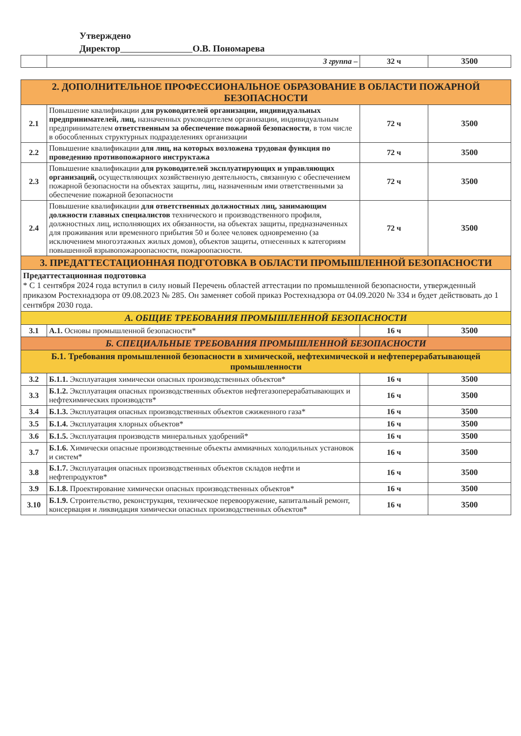Утверждено
Директор О.В. Пономарева
| | 3 группа – | 32 ч | 3500 |
| 2. ДОПОЛНИТЕЛЬНОЕ ПРОФЕССИОНАЛЬНОЕ ОБРАЗОВАНИЕ В ОБЛАСТИ ПОЖАРНОЙ БЕЗОПАСНОСТИ | | | |
| 2.1 | Повышение квалификации для руководителей организации, индивидуальных предпринимателей, лиц, назначенных руководителем организации, индивидуальным предпринимателем ответственным за обеспечение пожарной безопасности , в том числе в обособленных структурных подразделениях организации | 72 ч | 3500 |
| 2.2 | Повышение квалификации для лиц, на которых возложена трудовая функция по проведению противопожарного инструктажа | 72 ч | 3500 |
| 2.3 | Повышение квалификации для руководителей эксплуатирующих и управляющих организаций, осуществляющих хозяйственную деятельность, связанную с обеспечением пожарной безопасности на объектах защиты, лиц, назначенным ими ответственными за обеспечение пожарной безопасности | 72 ч | 3500 |
| 2.4 | Повышение квалификации для ответственных должностных лиц, занимающим должности главных специалистов технического и производственного профиля, должностных лиц, исполняющих их обязанности, на объектах защиты, предназначенных для проживания или временного прибытия 50 и более человек одновременно (за исключением многоэтажных жилых домов), объектов защиты, отнесенных к категориям повышенной взрывопожароопасности, пожароопасности. | 72 ч | 3500 |
| 3. ПРЕДАТТЕСТАЦИОННАЯ ПОДГОТОВКА В ОБЛАСТИ ПРОМЫШЛЕННОЙ БЕЗОПАСНОСТИ | | | |
| Предаттестационная подготовка * С 1 сентября 2024 года вступил в силу новый Перечень областей аттестации по промышленной безопасности, утвержденный приказом Ростехнадзора от 09.08.2023 № 285. Он заменяет собой приказ Ростехнадзора от 04.09.2020 № 334 и будет действовать до 1 сентября 2030 года. | | | |
| А. ОБЩИЕ ТРЕБОВАНИЯ ПРОМЫШЛЕННОЙ БЕЗОПАСНОСТИ | | | |
| 3.1 | А.1. Основы промышленной безопасности* | 16 ч | 3500 |
| Б. СПЕЦИАЛЬНЫЕ ТРЕБОВАНИЯ ПРОМЫШЛЕННОЙ БЕЗОПАСНОСТИ | | | |
| Б.1. Требования промышленной безопасности в химической, нефтехимической и нефтеперерабатывающей промышленности | | | |
| 3.2 | Б.1.1. Эксплуатация химически опасных производственных объектов* | 16 ч | 3500 |
| 3.3 | Б.1.2. Эксплуатация опасных производственных объектов нефтегазоперерабатывающих и нефтехимических производств* | 16 ч | 3500 |
| 3.4 | Б.1.3. Эксплуатация опасных производственных объектов сжиженного газа* | 16 ч | 3500 |
| 3.5 | Б.1.4. Эксплуатация хлорных объектов* | 16 ч | 3500 |
| 3.6 | Б.1.5. Эксплуатация производств минеральных удобрений* | 16 ч | 3500 |
| 3.7 | Б.1.6. Химически опасные производственные объекты аммиачных холодильных установок и систем* | 16 ч | 3500 |
| 3.8 | Б.1.7. Эксплуатация опасных производственных объектов складов нефти и нефтепродуктов* | 16 ч | 3500 |
| 3.9 | Б.1.8. Проектирование химически опасных производственных объектов* | 16 ч | 3500 |
| 3.10 | Б.1.9. Строительство, реконструкция, техническое перевооружение, капитальный ремонт, консервация и ликвидация химически опасных производственных объектов* | 16 ч | 3500 |